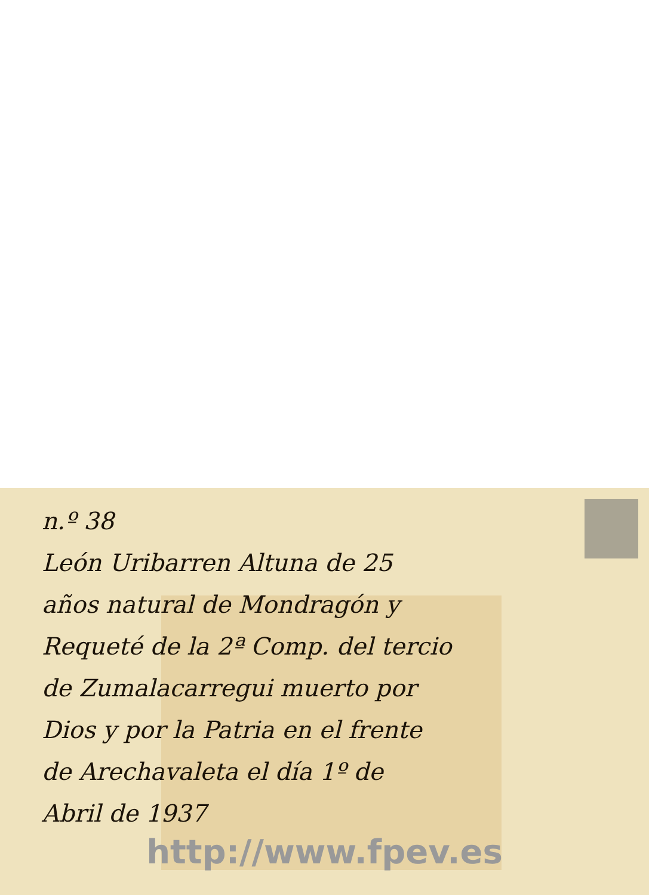n.º 38
León Uribarren Altuna de 25
años natural de Mondragón y
Requeté de la 2ª Comp. del tercio
de Zumalacarregui muerto por
Dios y por la Patria en el frente
de Arechavaleta el día 1º de
Abril de 1937
http://www.fpev.es